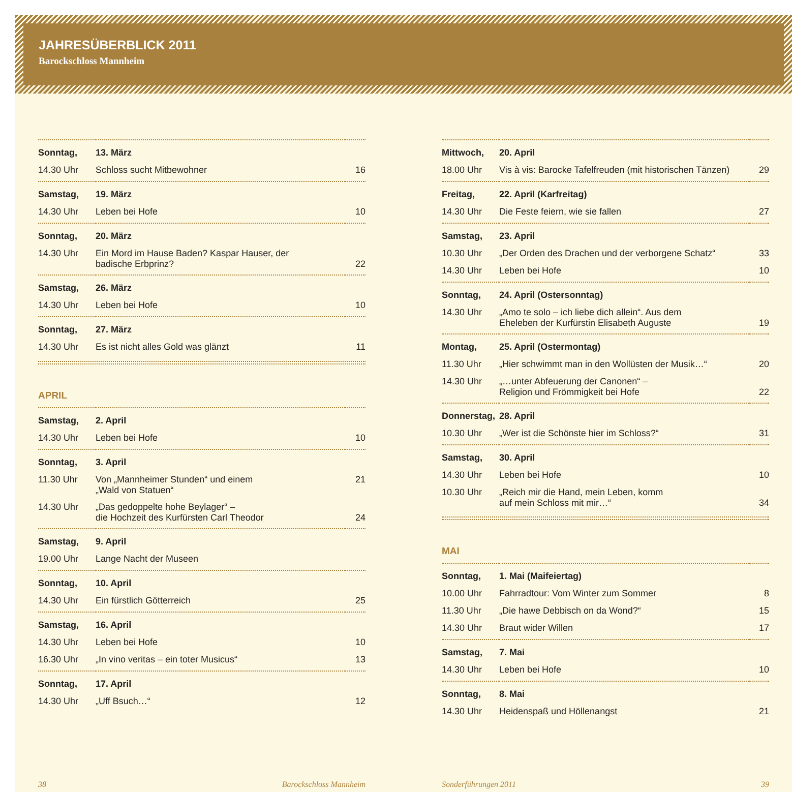JAHRESÜBERBLICK 2011
Barockschloss Mannheim
| Sonntag, | 13. März | |
| 14.30 Uhr | Schloss sucht Mitbewohner | 16 |
| Samstag, | 19. März | |
| 14.30 Uhr | Leben bei Hofe | 10 |
| Sonntag, | 20. März | |
| 14.30 Uhr | Ein Mord im Hause Baden? Kaspar Hauser, der badische Erbprinz? | 22 |
| Samstag, | 26. März | |
| 14.30 Uhr | Leben bei Hofe | 10 |
| Sonntag, | 27. März | |
| 14.30 Uhr | Es ist nicht alles Gold was glänzt | 11 |
APRIL
| Samstag, | 2. April | |
| 14.30 Uhr | Leben bei Hofe | 10 |
| Sonntag, | 3. April | |
| 11.30 Uhr | Von „Mannheimer Stunden“ und einem „Wald von Statuen“ | 21 |
| 14.30 Uhr | „Das gedoppelte hohe Beylager“ – die Hochzeit des Kurfürsten Carl Theodor | 24 |
| Samstag, | 9. April | |
| 19.00 Uhr | Lange Nacht der Museen | |
| Sonntag, | 10. April | |
| 14.30 Uhr | Ein fürstlich Götterreich | 25 |
| Samstag, | 16. April | |
| 14.30 Uhr | Leben bei Hofe | 10 |
| 16.30 Uhr | „In vino veritas – ein toter Musicus“ | 13 |
| Sonntag, | 17. April | |
| 14.30 Uhr | „Uff Bsuch…“ | 12 |
| Mittwoch, | 20. April | |
| 18.00 Uhr | Vis à vis: Barocke Tafelfreuden (mit historischen Tänzen) | 29 |
| Freitag, | 22. April (Karfreitag) | |
| 14.30 Uhr | Die Feste feiern, wie sie fallen | 27 |
| Samstag, | 23. April | |
| 10.30 Uhr | „Der Orden des Drachen und der verborgene Schatz“ | 33 |
| 14.30 Uhr | Leben bei Hofe | 10 |
| Sonntag, | 24. April (Ostersonntag) | |
| 14.30 Uhr | „Amo te solo – ich liebe dich allein“. Aus dem Eheleben der Kurfürstin Elisabeth Auguste | 19 |
| Montag, | 25. April (Ostermontag) | |
| 11.30 Uhr | „Hier schwimmt man in den Wollüsten der Musik…“ | 20 |
| 14.30 Uhr | „…unter Abfeuerung der Canonen“ – Religion und Frömmigkeit bei Hofe | 22 |
| Donnerstag, | 28. April | |
| 10.30 Uhr | „Wer ist die Schönste hier im Schloss?“ | 31 |
| Samstag, | 30. April | |
| 14.30 Uhr | Leben bei Hofe | 10 |
| 10.30 Uhr | „Reich mir die Hand, mein Leben, komm auf mein Schloss mit mir…“ | 34 |
MAI
| Sonntag, | 1. Mai (Maifeiertag) | |
| 10.00 Uhr | Fahrradtour: Vom Winter zum Sommer | 8 |
| 11.30 Uhr | „Die hawe Debbisch on da Wond?“ | 15 |
| 14.30 Uhr | Braut wider Willen | 17 |
| Samstag, | 7. Mai | |
| 14.30 Uhr | Leben bei Hofe | 10 |
| Sonntag, | 8. Mai | |
| 14.30 Uhr | Heidenspaß und Höllenangst | 21 |
38 Barockschloss Mannheim Sonderführungen 2011 39